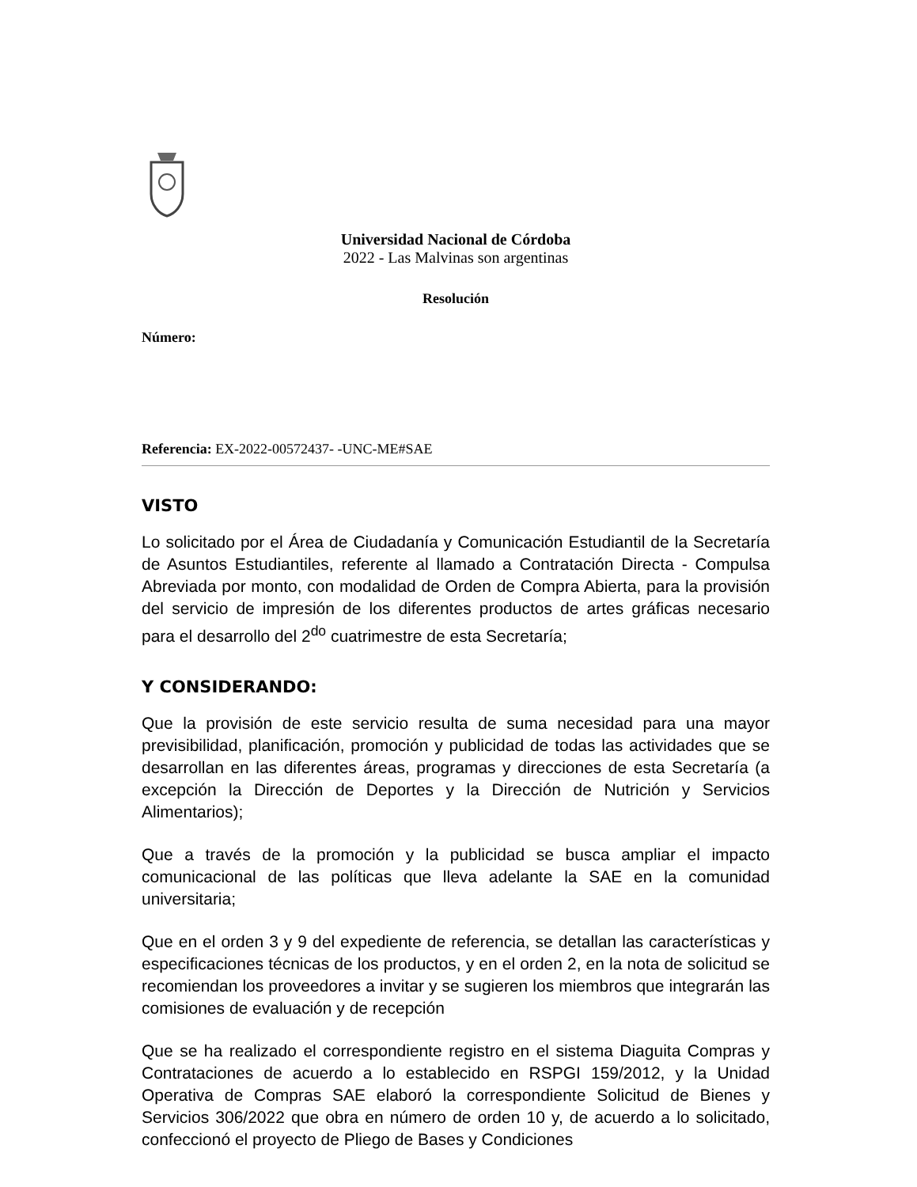Universidad Nacional de Córdoba
2022 - Las Malvinas son argentinas
Resolución
Número:
Referencia: EX-2022-00572437- -UNC-ME#SAE
VISTO
Lo solicitado por el Área de Ciudadanía y Comunicación Estudiantil de la Secretaría de Asuntos Estudiantiles, referente al llamado a Contratación Directa - Compulsa Abreviada por monto, con modalidad de Orden de Compra Abierta, para la provisión del servicio de impresión de los diferentes productos de artes gráficas necesario para el desarrollo del 2<sup>do</sup> cuatrimestre de esta Secretaría;
Y CONSIDERANDO:
Que la provisión de este servicio resulta de suma necesidad para una mayor previsibilidad, planificación, promoción y publicidad de todas las actividades que se desarrollan en las diferentes áreas, programas y direcciones de esta Secretaría (a excepción la Dirección de Deportes y la Dirección de Nutrición y Servicios Alimentarios);
Que a través de la promoción y la publicidad se busca ampliar el impacto comunicacional de las políticas que lleva adelante la SAE en la comunidad universitaria;
Que en el orden 3 y 9 del expediente de referencia, se detallan las características y especificaciones técnicas de los productos, y en el orden 2, en la nota de solicitud se recomiendan los proveedores a invitar y se sugieren los miembros que integrarán las comisiones de evaluación y de recepción
Que se ha realizado el correspondiente registro en el sistema Diaguita Compras y Contrataciones de acuerdo a lo establecido en RSPGI 159/2012, y la Unidad Operativa de Compras SAE elaboró la correspondiente Solicitud de Bienes y Servicios 306/2022 que obra en número de orden 10 y, de acuerdo a lo solicitado, confeccionó el proyecto de Pliego de Bases y Condiciones